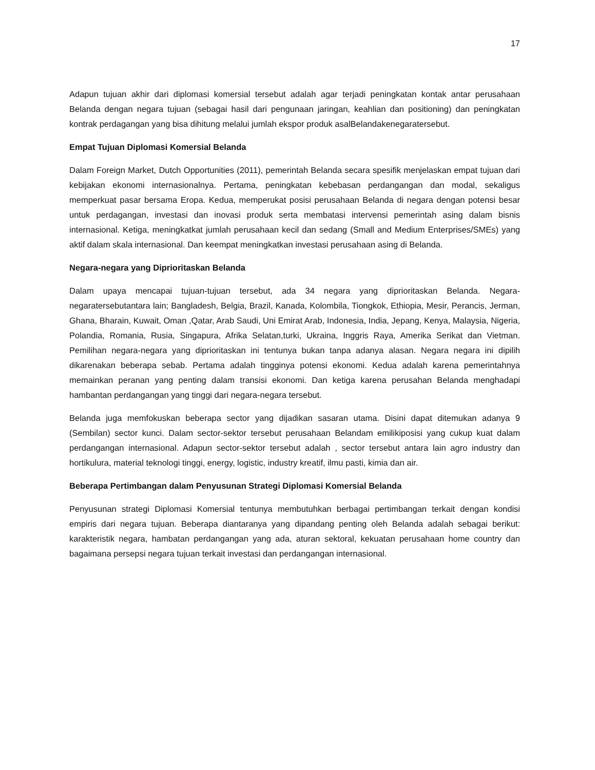17
Adapun tujuan akhir dari diplomasi komersial tersebut adalah agar terjadi peningkatan kontak antar perusahaan Belanda dengan negara tujuan (sebagai hasil dari pengunaan jaringan, keahlian dan positioning) dan peningkatan kontrak perdagangan yang bisa dihitung melalui jumlah ekspor produk asalBelandakenegaratersebut.
Empat Tujuan Diplomasi Komersial Belanda
Dalam Foreign Market, Dutch Opportunities (2011), pemerintah Belanda secara spesifik menjelaskan empat tujuan dari kebijakan ekonomi internasionalnya. Pertama, peningkatan kebebasan perdangangan dan modal, sekaligus memperkuat pasar bersama Eropa. Kedua, memperukat posisi perusahaan Belanda di negara dengan potensi besar untuk perdagangan, investasi dan inovasi produk serta membatasi intervensi pemerintah asing dalam bisnis internasional. Ketiga, meningkatkat jumlah perusahaan kecil dan sedang (Small and Medium Enterprises/SMEs) yang aktif dalam skala internasional. Dan keempat meningkatkan investasi perusahaan asing di Belanda.
Negara-negara yang Diprioritaskan Belanda
Dalam upaya mencapai tujuan-tujuan tersebut, ada 34 negara yang diprioritaskan Belanda. Negara-negaratersebutantara lain; Bangladesh, Belgia, Brazil, Kanada, Kolombila, Tiongkok, Ethiopia, Mesir, Perancis, Jerman, Ghana, Bharain, Kuwait, Oman ,Qatar, Arab Saudi, Uni Emirat Arab, Indonesia, India, Jepang, Kenya, Malaysia, Nigeria, Polandia, Romania, Rusia, Singapura, Afrika Selatan,turki, Ukraina, Inggris Raya, Amerika Serikat dan Vietman. Pemilihan negara-negara yang diprioritaskan ini tentunya bukan tanpa adanya alasan. Negara negara ini dipilih dikarenakan beberapa sebab. Pertama adalah tingginya potensi ekonomi. Kedua adalah karena pemerintahnya memainkan peranan yang penting dalam transisi ekonomi. Dan ketiga karena perusahan Belanda menghadapi hambantan perdangangan yang tinggi dari negara-negara tersebut.
Belanda juga memfokuskan beberapa sector yang dijadikan sasaran utama. Disini dapat ditemukan adanya 9 (Sembilan) sector kunci. Dalam sector-sektor tersebut perusahaan Belandam emilikiposisi yang cukup kuat dalam perdangangan internasional. Adapun sector-sektor tersebut adalah , sector tersebut antara lain agro industry dan hortikulura, material teknologi tinggi, energy, logistic, industry kreatif, ilmu pasti, kimia dan air.
Beberapa Pertimbangan dalam Penyusunan Strategi Diplomasi Komersial Belanda
Penyusunan strategi Diplomasi Komersial tentunya membutuhkan berbagai pertimbangan terkait dengan kondisi empiris dari negara tujuan. Beberapa diantaranya yang dipandang penting oleh Belanda adalah sebagai berikut: karakteristik negara, hambatan perdangangan yang ada, aturan sektoral, kekuatan perusahaan home country dan bagaimana persepsi negara tujuan terkait investasi dan perdangangan internasional.